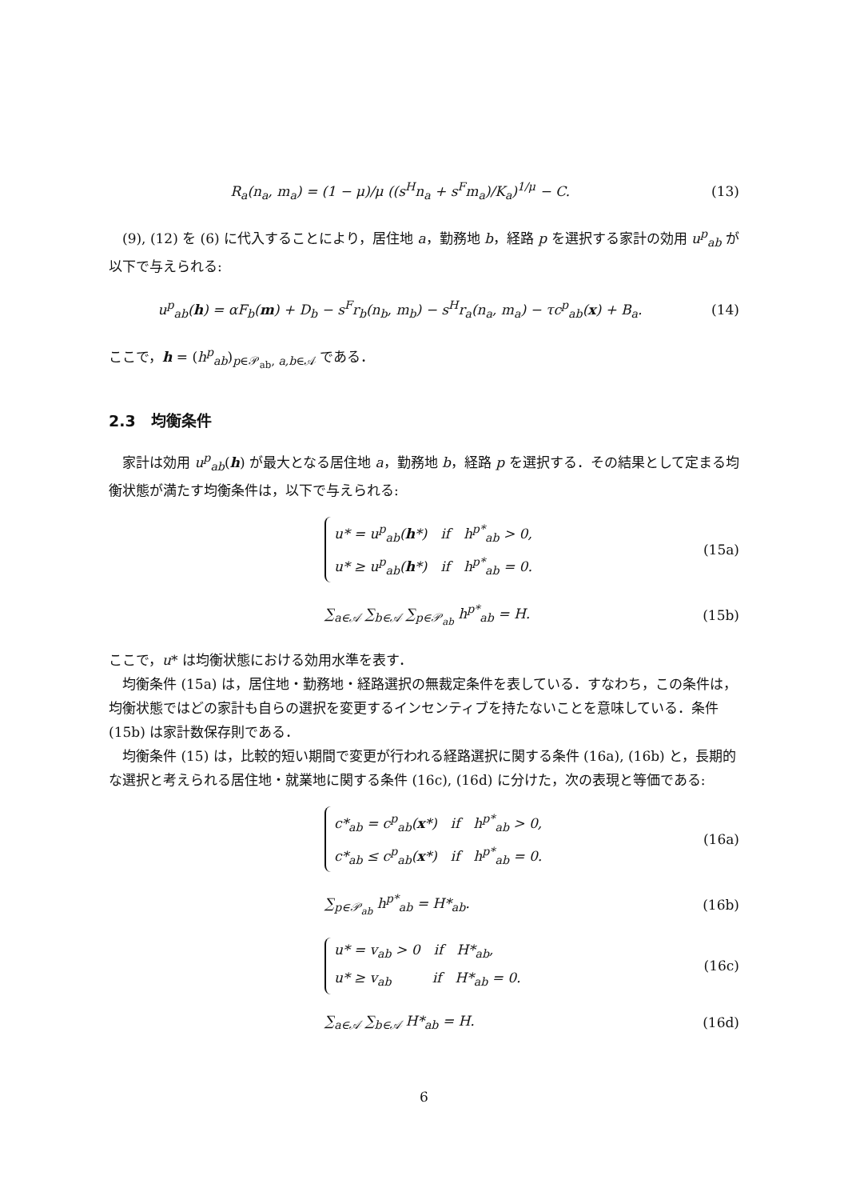R<sub>a</sub>(n<sub>a</sub>, m<sub>a</sub>) = (1 − μ)/μ ((s<sup>H</sup>n<sub>a</sub> + s<sup>F</sup>m<sub>a</sub>)/K<sub>a</sub>)<sup>1/μ</sup> − C.
(13)
(9), (12) を (6) に代入することにより，居住地 a，勤務地 b，経路 p を選択する家計の効用 u<sup>p</sup><sub>ab</sub> が以下で与えられる:
u<sup>p</sup><sub>ab</sub>(h) = αF<sub>b</sub>(m) + D<sub>b</sub> − s<sup>F</sup>r<sub>b</sub>(n<sub>b</sub>, m<sub>b</sub>) − s<sup>H</sup>r<sub>a</sub>(n<sub>a</sub>, m<sub>a</sub>) − τc<sup>p</sup><sub>ab</sub>(x) + B<sub>a</sub>.
(14)
ここで，h = (h<sup>p</sup><sub>ab</sub>)<sub>p∈𝒫<sub>ab</sub>, a,b∈𝒜</sub> である．
2.3　均衡条件
家計は効用 u<sup>p</sup><sub>ab</sub>(h) が最大となる居住地 a，勤務地 b，経路 p を選択する．その結果として定まる均衡状態が満たす均衡条件は，以下で与えられる:
u* = u<sup>p</sup><sub>ab</sub>(h*)　if　h<sup>p*</sup><sub>ab</sub> > 0,
u* ≥ u<sup>p</sup><sub>ab</sub>(h*)　if　h<sup>p*</sup><sub>ab</sub> = 0.
(15a)
∑<sub>a∈𝒜</sub> ∑<sub>b∈𝒜</sub> ∑<sub>p∈𝒫<sub>ab</sub></sub> h<sup>p*</sup><sub>ab</sub> = H. (15b)
ここで，u* は均衡状態における効用水準を表す．
均衡条件 (15a) は，居住地・勤務地・経路選択の無裁定条件を表している．すなわち，この条件は，均衡状態ではどの家計も自らの選択を変更するインセンティブを持たないことを意味している．条件 (15b) は家計数保存則である．
均衡条件 (15) は，比較的短い期間で変更が行われる経路選択に関する条件 (16a), (16b) と，長期的な選択と考えられる居住地・就業地に関する条件 (16c), (16d) に分けた，次の表現と等価である:
c*<sub>ab</sub> = c<sup>p</sup><sub>ab</sub>(x*)　if　h<sup>p*</sup><sub>ab</sub> > 0,
c*<sub>ab</sub> ≤ c<sup>p</sup><sub>ab</sub>(x*)　if　h<sup>p*</sup><sub>ab</sub> = 0.
(16a)
∑<sub>p∈𝒫<sub>ab</sub></sub> h<sup>p*</sup><sub>ab</sub> = H*<sub>ab</sub>. (16b)
u* = v<sub>ab</sub> > 0　if　H*<sub>ab</sub>,
u* ≥ v<sub>ab</sub>　　　if　H*<sub>ab</sub> = 0.
(16c)
∑<sub>a∈𝒜</sub> ∑<sub>b∈𝒜</sub> H*<sub>ab</sub> = H. (16d)
6